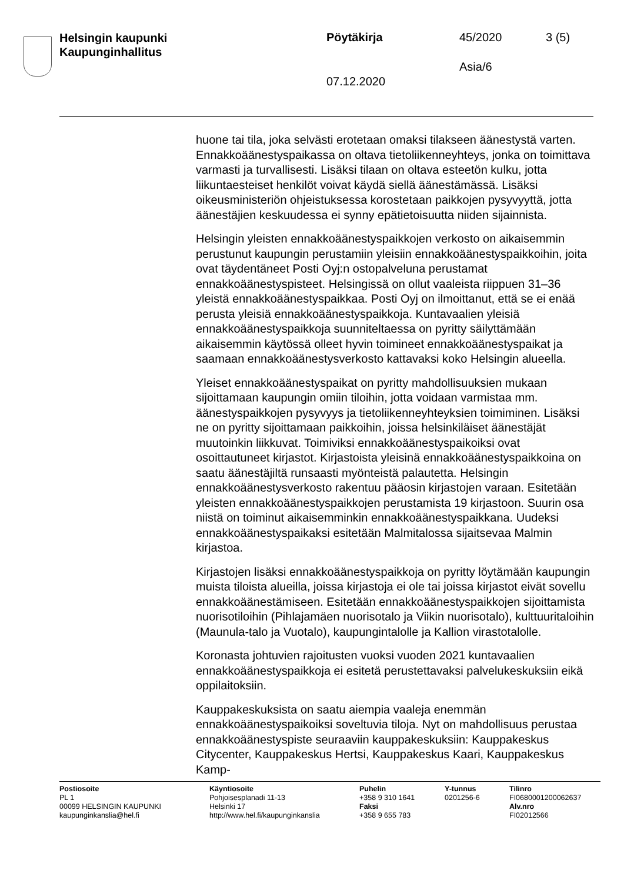Helsingin kaupunki
Kaupunginhallitus
Pöytäkirja 45/2020 3 (5)
Asia/6
07.12.2020
huone tai tila, joka selvästi erotetaan omaksi tilakseen äänestystä varten. Ennakkoäänestyspaikassa on oltava tietoliikenneyhteys, jonka on toimittava varmasti ja turvallisesti. Lisäksi tilaan on oltava esteetön kulku, jotta liikuntaesteiset henkilöt voivat käydä siellä äänestämässä. Lisäksi oikeusministeriön ohjeistuksessa korostetaan paikkojen pysyvyyttä, jotta äänestäjien keskuudessa ei synny epätietoisuutta niiden sijainnista.
Helsingin yleisten ennakkoäänestyspaikkojen verkosto on aikaisemmin perustunut kaupungin perustamiin yleisiin ennakkoäänestyspaikkoihin, joita ovat täydentäneet Posti Oyj:n ostopalveluna perustamat ennakkoäänestyspisteet. Helsingissä on ollut vaaleista riippuen 31–36 yleistä ennakkoäänestyspaikkaa. Posti Oyj on ilmoittanut, että se ei enää perusta yleisiä ennakkoäänestyspaikkoja. Kuntavaalien yleisiä ennakkoäänestyspaikkoja suunniteltaessa on pyritty säilyttämään aikaisemmin käytössä olleet hyvin toimineet ennakkoäänestyspaikat ja saamaan ennakkoäänestysverkosto kattavaksi koko Helsingin alueella.
Yleiset ennakkoäänestyspaikat on pyritty mahdollisuuksien mukaan sijoittamaan kaupungin omiin tiloihin, jotta voidaan varmistaa mm. äänestyspaikkojen pysyvyys ja tietoliikenneyhteyksien toimiminen. Lisäksi ne on pyritty sijoittamaan paikkoihin, joissa helsinkiläiset äänestäjät muutoinkin liikkuvat. Toimiviksi ennakkoäänestyspaikoiksi ovat osoittautuneet kirjastot. Kirjastoista yleisinä ennakkoäänestyspaikkoina on saatu äänestäjiltä runsaasti myönteistä palautetta. Helsingin ennakkoäänestysverkosto rakentuu pääosin kirjastojen varaan. Esitetään yleisten ennakkoäänestyspaikkojen perustamista 19 kirjastoon. Suurin osa niistä on toiminut aikaisemminkin ennakkoäänestyspaikkana. Uudeksi ennakkoäänestyspaikaksi esitetään Malmitalossa sijaitsevaa Malmin kirjastoa.
Kirjastojen lisäksi ennakkoäänestyspaikkoja on pyritty löytämään kaupungin muista tiloista alueilla, joissa kirjastoja ei ole tai joissa kirjastot eivät sovellu ennakkoäänestämiseen. Esitetään ennakkoäänestyspaikkojen sijoittamista nuorisotiloihin (Pihlajamäen nuorisotalo ja Viikin nuorisotalo), kulttuuritaloihin (Maunula-talo ja Vuotalo), kaupungintalolle ja Kallion virastotalolle.
Koronasta johtuvien rajoitusten vuoksi vuoden 2021 kuntavaalien ennakkoäänestyspaikkoja ei esitetä perustettavaksi palvelukeskuksiin eikä oppilaitoksiin.
Kauppakeskuksista on saatu aiempia vaaleja enemmän ennakkoäänestyspaikoiksi soveltuvia tiloja. Nyt on mahdollisuus perustaa ennakkoäänestyspiste seuraaviin kauppakeskuksiin: Kauppakeskus Citycenter, Kauppakeskus Hertsi, Kauppakeskus Kaari, Kauppakeskus Kamp-
Postiosoite
PL 1
00099 HELSINGIN KAUPUNKI
kaupunginkanslia@hel.fi
Käyntiosoite
Pohjoisesplanadi 11-13
Helsinki 17
http://www.hel.fi/kaupunginkanslia
Puhelin
+358 9 310 1641
Faksi
+358 9 655 783
Y-tunnus
0201256-6
Tilinro
FI0680001200062637
Alv.nro
FI02012566